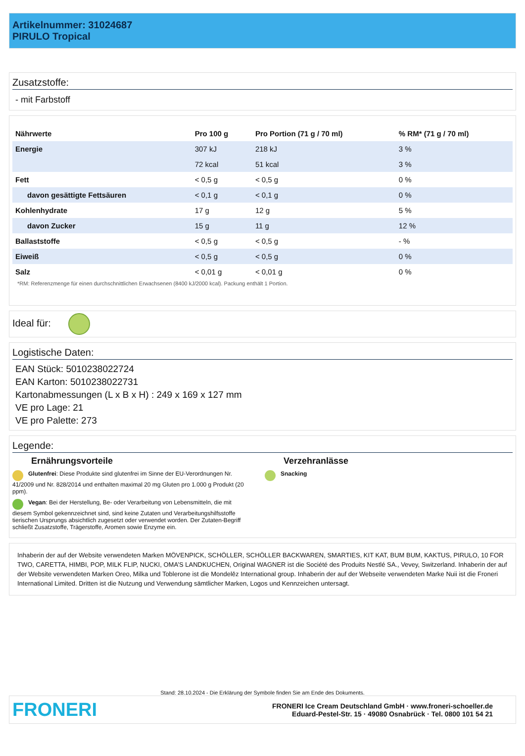Artikelnummer: 31024687
PIRULO Tropical
Zusatzstoffe:
- mit Farbstoff
| Nährwerte | Pro 100 g | Pro Portion (71 g / 70 ml) | % RM* (71 g / 70 ml) |
| --- | --- | --- | --- |
| Energie | 307 kJ | 218 kJ | 3 % |
| | 72 kcal | 51 kcal | 3 % |
| Fett | < 0,5 g | < 0,5 g | 0 % |
| davon gesättigte Fettsäuren | < 0,1 g | < 0,1 g | 0 % |
| Kohlenhydrate | 17 g | 12 g | 5 % |
| davon Zucker | 15 g | 11 g | 12 % |
| Ballaststoffe | < 0,5 g | < 0,5 g | - % |
| Eiweiß | < 0,5 g | < 0,5 g | 0 % |
| Salz | < 0,01 g | < 0,01 g | 0 % |
*RM: Referenzmenge für einen durchschnittlichen Erwachsenen (8400 kJ/2000 kcal). Packung enthält 1 Portion.
Ideal für:
Logistische Daten:
EAN Stück: 5010238022724
EAN Karton: 5010238022731
Kartonabmessungen (L x B x H) : 249 x 169 x 127 mm
VE pro Lage: 21
VE pro Palette: 273
Legende:
Ernährungsvorteile
Glutenfrei: Diese Produkte sind glutenfrei im Sinne der EU-Verordnungen Nr. 41/2009 und Nr. 828/2014 und enthalten maximal 20 mg Gluten pro 1.000 g Produkt (20 ppm).
Vegan: Bei der Herstellung, Be- oder Verarbeitung von Lebensmitteln, die mit diesem Symbol gekennzeichnet sind, sind keine Zutaten und Verarbeitungshilfsstoffe tierischen Ursprungs absichtlich zugesetzt oder verwendet worden. Der Zutaten-Begriff schließt Zusatzstoffe, Trägerstoffe, Aromen sowie Enzyme ein.
Verzehranlässe
Snacking
Inhaberin der auf der Website verwendeten Marken MÖVENPICK, SCHÖLLER, SCHÖLLER BACKWAREN, SMARTIES, KIT KAT, BUM BUM, KAKTUS, PIRULO, 10 FOR TWO, CARETTA, HIMBI, POP, MILK FLIP, NUCKI, OMA’S LANDKUCHEN, Original WAGNER ist die Société des Produits Nestlé SA., Vevey, Switzerland. Inhaberin der auf der Website verwendeten Marken Oreo, Milka und Toblerone ist die Mondelēz International group. Inhaberin der auf der Webseite verwendeten Marke Nuii ist die Froneri International Limited. Dritten ist die Nutzung und Verwendung sämtlicher Marken, Logos und Kennzeichen untersagt.
Stand: 28.10.2024 - Die Erklärung der Symbole finden Sie am Ende des Dokuments.
FRONERI
FRONERI Ice Cream Deutschland GmbH · www.froneri-schoeller.de
Eduard-Pestel-Str. 15 · 49080 Osnabrück · Tel. 0800 101 54 21